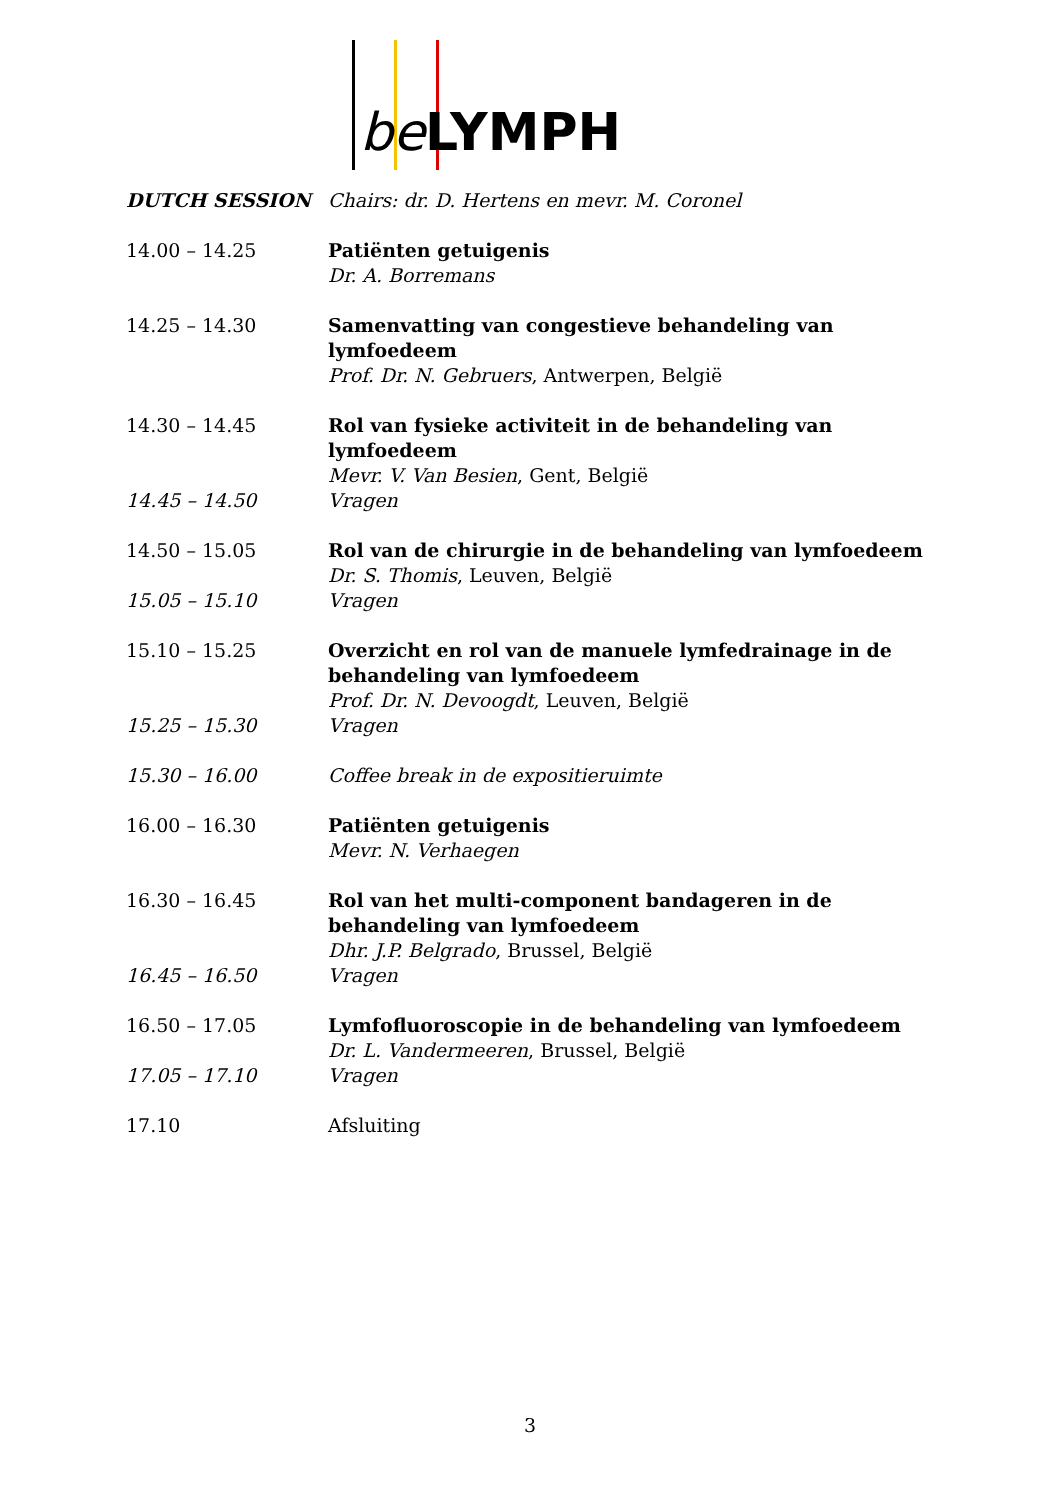be LYMPH
| DUTCH SESSION | Chairs: dr. D. Hertens en mevr. M. Coronel |
| 14.00 – 14.25 | Patiënten getuigenis Dr. A. Borremans |
| 14.25 – 14.30 | Samenvatting van congestieve behandeling van lymfoedeem Prof. Dr. N. Gebruers , Antwerpen, België |
| 14.30 – 14.45 | Rol van fysieke activiteit in de behandeling van lymfoedeem Mevr. V. Van Besien , Gent, België |
| 14.45 – 14.50 | Vragen |
| 14.50 – 15.05 | Rol van de chirurgie in de behandeling van lymfoedeem Dr. S. Thomis , Leuven, België |
| 15.05 – 15.10 | Vragen |
| 15.10 – 15.25 | Overzicht en rol van de manuele lymfedrainage in de behandeling van lymfoedeem Prof. Dr. N. Devoogdt , Leuven, België |
| 15.25 – 15.30 | Vragen |
| 15.30 – 16.00 | Coffee break in de expositieruimte |
| 16.00 – 16.30 | Patiënten getuigenis Mevr. N. Verhaegen |
| 16.30 – 16.45 | Rol van het multi-component bandageren in de behandeling van lymfoedeem Dhr. J.P. Belgrado , Brussel, België |
| 16.45 – 16.50 | Vragen |
| 16.50 – 17.05 | Lymfofluoroscopie in de behandeling van lymfoedeem Dr. L. Vandermeeren , Brussel, België |
| 17.05 – 17.10 | Vragen |
| 17.10 | Afsluiting |
3